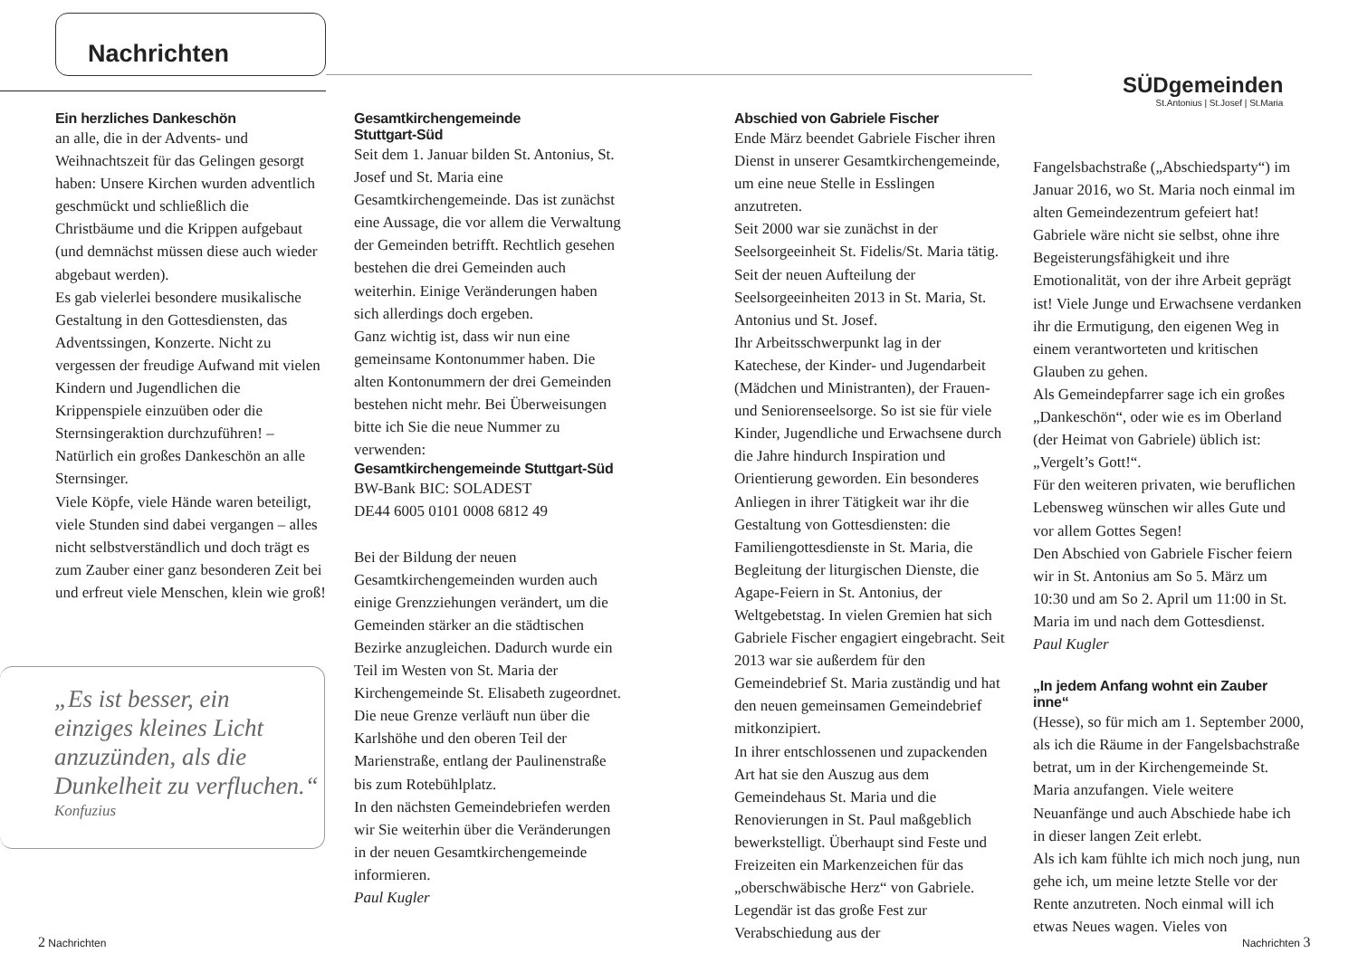Nachrichten
SÜDgemeinden
St.Antonius | St.Josef | St.Maria
Ein herzliches Dankeschön
an alle, die in der Advents- und Weihnachtszeit für das Gelingen gesorgt haben: Unsere Kirchen wurden adventlich geschmückt und schließlich die Christbäume und die Krippen aufgebaut (und demnächst müssen diese auch wieder abgebaut werden).
Es gab vielerlei besondere musikalische Gestaltung in den Gottesdiensten, das Adventssingen, Konzerte. Nicht zu vergessen der freudige Aufwand mit vielen Kindern und Jugendlichen die Krippenspiele einzuüben oder die Sternsingeraktion durchzuführen! – Natürlich ein großes Dankeschön an alle Sternsinger.
Viele Köpfe, viele Hände waren beteiligt, viele Stunden sind dabei vergangen – alles nicht selbstverständlich und doch trägt es zum Zauber einer ganz besonderen Zeit bei und erfreut viele Menschen, klein wie groß!
Gesamtkirchengemeinde
Stuttgart-Süd
Seit dem 1. Januar bilden St. Antonius, St. Josef und St. Maria eine Gesamtkirchengemeinde. Das ist zunächst eine Aussage, die vor allem die Verwaltung der Gemeinden betrifft. Rechtlich gesehen bestehen die drei Gemeinden auch weiterhin. Einige Veränderungen haben sich allerdings doch ergeben.
Ganz wichtig ist, dass wir nun eine gemeinsame Kontonummer haben. Die alten Kontonummern der drei Gemeinden bestehen nicht mehr. Bei Überweisungen bitte ich Sie die neue Nummer zu verwenden:
Gesamtkirchengemeinde Stuttgart-Süd
BW-Bank BIC: SOLADEST
DE44 6005 0101 0008 6812 49
Bei der Bildung der neuen Gesamtkirchengemeinden wurden auch einige Grenzziehungen verändert, um die Gemeinden stärker an die städtischen Bezirke anzugleichen. Dadurch wurde ein Teil im Westen von St. Maria der Kirchengemeinde St. Elisabeth zugeordnet. Die neue Grenze verläuft nun über die Karlshöhe und den oberen Teil der Marienstraße, entlang der Paulinenstraße bis zum Rotebühlplatz.
In den nächsten Gemeindebriefen werden wir Sie weiterhin über die Veränderungen in der neuen Gesamtkirchengemeinde informieren.
Paul Kugler
Abschied von Gabriele Fischer
Ende März beendet Gabriele Fischer ihren Dienst in unserer Gesamtkirchengemeinde, um eine neue Stelle in Esslingen anzutreten.
Seit 2000 war sie zunächst in der Seelsorgeeinheit St. Fidelis/St. Maria tätig. Seit der neuen Aufteilung der Seelsorgeeinheiten 2013 in St. Maria, St. Antonius und St. Josef.
Ihr Arbeitsschwerpunkt lag in der Katechese, der Kinder- und Jugendarbeit (Mädchen und Ministranten), der Frauen- und Seniorenseelsorge. So ist sie für viele Kinder, Jugendliche und Erwachsene durch die Jahre hindurch Inspiration und Orientierung geworden. Ein besonderes Anliegen in ihrer Tätigkeit war ihr die Gestaltung von Gottesdiensten: die Familiengottesdienste in St. Maria, die Begleitung der liturgischen Dienste, die Agape-Feiern in St. Antonius, der Weltgebetstag. In vielen Gremien hat sich Gabriele Fischer engagiert eingebracht. Seit 2013 war sie außerdem für den Gemeindebrief St. Maria zuständig und hat den neuen gemeinsamen Gemeindebrief mitkonzipiert.
In ihrer entschlossenen und zupackenden Art hat sie den Auszug aus dem Gemeindehaus St. Maria und die Renovierungen in St. Paul maßgeblich bewerkstelligt. Überhaupt sind Feste und Freizeiten ein Markenzeichen für das „oberschwäbische Herz“ von Gabriele. Legendär ist das große Fest zur Verabschiedung aus der
Fangelsbachstraße („Abschiedsparty“) im Januar 2016, wo St. Maria noch einmal im alten Gemeindezentrum gefeiert hat! Gabriele wäre nicht sie selbst, ohne ihre Begeisterungsfähigkeit und ihre Emotionalität, von der ihre Arbeit geprägt ist! Viele Junge und Erwachsene verdanken ihr die Ermutigung, den eigenen Weg in einem verantworteten und kritischen Glauben zu gehen.
Als Gemeindepfarrer sage ich ein großes „Dankeschön“, oder wie es im Oberland (der Heimat von Gabriele) üblich ist: „Vergelt’s Gott!“.
Für den weiteren privaten, wie beruflichen Lebensweg wünschen wir alles Gute und vor allem Gottes Segen!
Den Abschied von Gabriele Fischer feiern wir in St. Antonius am So 5. März um 10:30 und am So 2. April um 11:00 in St. Maria im und nach dem Gottesdienst.
Paul Kugler
„In jedem Anfang wohnt ein Zauber inne“
(Hesse), so für mich am 1. September 2000, als ich die Räume in der Fangelsbachstraße betrat, um in der Kirchengemeinde St. Maria anzufangen. Viele weitere Neuanfänge und auch Abschiede habe ich in dieser langen Zeit erlebt.
Als ich kam fühlte ich mich noch jung, nun gehe ich, um meine letzte Stelle vor der Rente anzutreten. Noch einmal will ich etwas Neues wagen. Vieles von
„Es ist besser, ein
einziges kleines Licht
anzuzünden, als die
Dunkelheit zu verfluchen.“
Konfuzius
2 Nachrichten Nachrichten 3